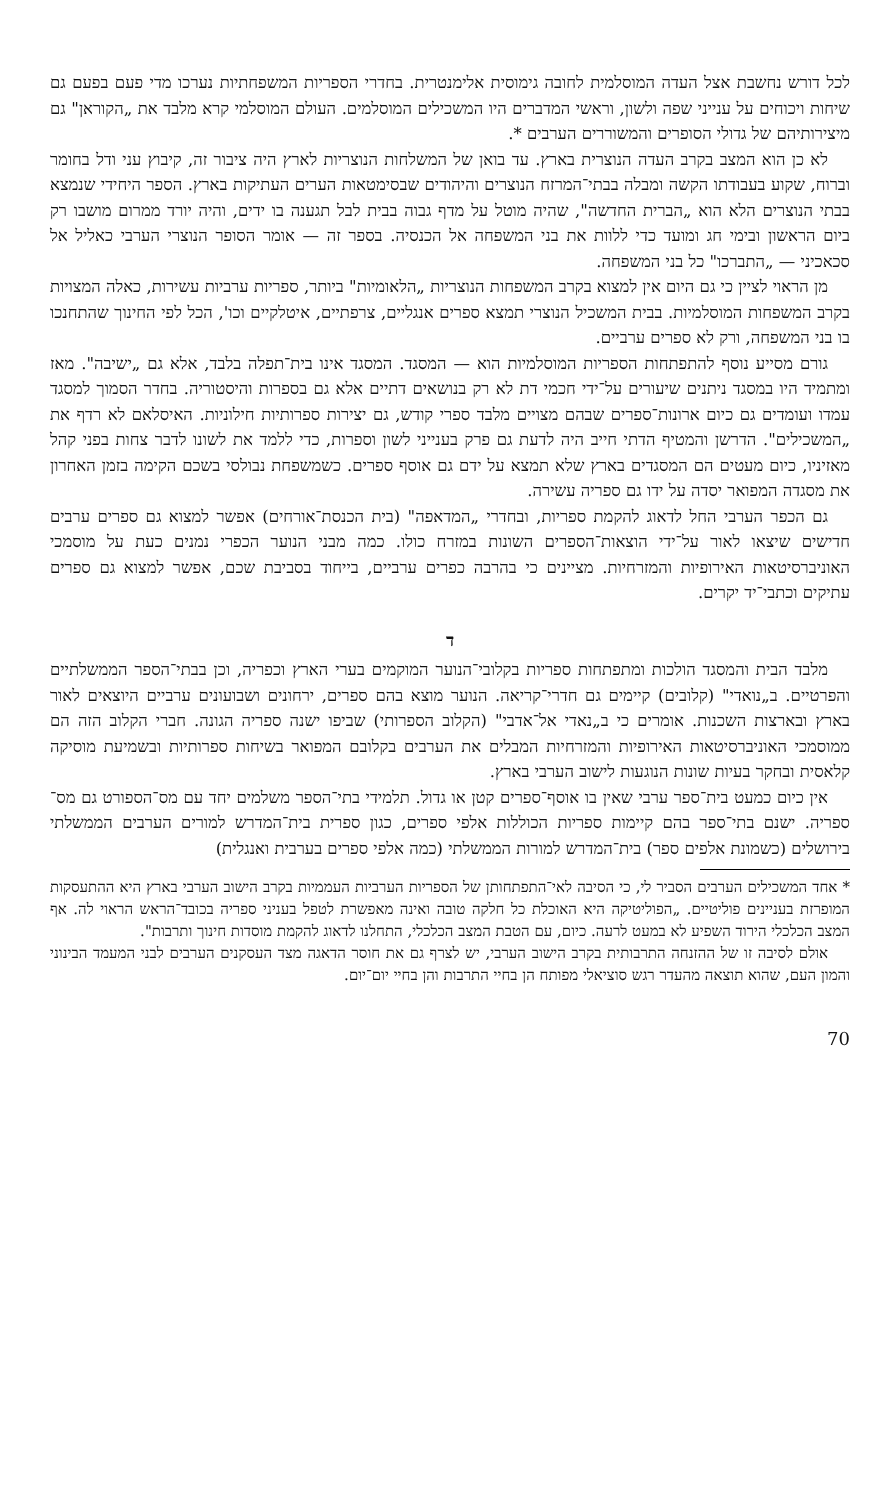לכל דורש נחשבת אצל העדה המוסלמית לחובה גימוסית אלימנטרית. בחדרי הספריות המשפחתיות נערכו מדי פעם בפעם גם שיחות ויכוחים על ענייני שפה ולשון, וראשי המדברים היו המשכילים המוסלמים. העולם המוסלמי קרא מלבד את „הקוראן" גם מיצירותיהם של גדולי הסופרים והמשוררים הערבים *.
לא כן הוא המצב בקרב העדה הנוצרית בארץ. עד בואן של המשלחות הנוצריות לארץ היה ציבור זה, קיבוץ עני ודל בחומר וברוח, שקוע בעבודתו הקשה ומבלה בבתי־המרזח הנוצרים והיהודים שבסימטאות הערים העתיקות בארץ. הספר היחידי שנמצא בבתי הנוצרים הלא הוא „הברית החדשה", שהיה מוטל על מדף גבוה בבית לבל תגענה בו ידים, והיה יורד ממרום מושבו רק ביום הראשון ובימי חג ומועד כדי ללוות את בני המשפחה אל הכנסיה. בספר זה — אומר הסופר הנוצרי הערבי כאליל אל סכאכיני — „התברכו" כל בני המשפחה.
מן הראוי לציין כי גם היום אין למצוא בקרב המשפחות הנוצריות „הלאומיות" ביותר, ספריות ערביות עשירות, כאלה המצויות בקרב המשפחות המוסלמיות. בבית המשכיל הנוצרי תמצא ספרים אנגליים, צרפתיים, איטלקיים וכו', הכל לפי החינוך שהתחנכו בו בני המשפחה, ורק לא ספרים ערביים.
גורם מסייע נוסף להתפתחות הספריות המוסלמיות הוא — המסגד. המסגד אינו בית־תפלה בלבד, אלא גם „ישיבה". מאז ומתמיד היו במסגד ניתנים שיעורים על־ידי חכמי דת לא רק בנושאים דתיים אלא גם בספרות והיסטוריה. בחדר הסמוך למסגד עמדו ועומדים גם כיום ארונות־ספרים שבהם מצויים מלבד ספרי קודש, גם יצירות ספרותיות חילוניות. האיסלאם לא רדף את „המשכילים". הדרשן והמטיף הדתי חייב היה לדעת גם פרק בענייני לשון וספרות, כדי ללמד את לשונו לדבר צחות בפני קהל מאזיניו, כיום מעטים הם המסגדים בארץ שלא תמצא על ידם גם אוסף ספרים. כשמשפחת נבולסי בשכם הקימה בזמן האחרון את מסגדה המפואר יסדה על ידו גם ספריה עשירה.
גם הכפר הערבי החל לדאוג להקמת ספריות, ובחדרי „המדאפה" (בית הכנסת־אורחים) אפשר למצוא גם ספרים ערבים חדישים שיצאו לאור על־ידי הוצאות־הספרים השונות במזרח כולו. כמה מבני הנוער הכפרי נמנים כעת על מוסמכי האוניברסיטאות האירופיות והמזרחיות. מציינים כי בהרבה כפרים ערביים, בייחוד בסביבת שכם, אפשר למצוא גם ספרים עתיקים וכתבי־יד יקרים.
ד
מלבד הבית והמסגד הולכות ומתפתחות ספריות בקלובי־הנוער המוקמים בערי הארץ וכפריה, וכן בבתי־הספר הממשלתיים והפרטיים. ב„נואדי" (קלובים) קיימים גם חדרי־קריאה. הנוער מוצא בהם ספרים, ירחונים ושבועונים ערביים היוצאים לאור בארץ ובארצות השכנות. אומרים כי ב„נאדי אל־אדבי" (הקלוב הספרותי) שביפו ישנה ספריה הגונה. חברי הקלוב הזה הם ממוסמכי האוניברסיטאות האירופיות והמזרחיות המבלים את הערבים בקלובם המפואר בשיחות ספרותיות ובשמיעת מוסיקה קלאסית ובחקר בעיות שונות הנוגעות לישוב הערבי בארץ.
אין כיום כמעט בית־ספר ערבי שאין בו אוסף־ספרים קטן או גדול. תלמידי בתי־הספר משלמים יחד עם מס־הספורט גם מס־ספריה. ישנם בתי־ספר בהם קיימות ספריות הכוללות אלפי ספרים, כגון ספרית בית־המדרש למורים הערבים הממשלתי בירושלים (כשמונת אלפים ספר) בית־המדרש למורות הממשלתי (כמה אלפי ספרים בערבית ואנגלית)
* אחד המשכילים הערבים הסביר לי, כי הסיבה לאי־התפתחותן של הספריות הערביות העממיות בקרב הישוב הערבי בארץ היא ההתעסקות המופרזת בעניינים פוליטיים. „הפוליטיקה היא האוכלת כל חלקה טובה ואינה מאפשרת לטפל בעניני ספריה בכובד־הראש הראוי לה. אף המצב הכלכלי הירוד השפיע לא במעט לרעה. כיום, עם הטבת המצב הכלכלי, התחלנו לדאוג להקמת מוסדות חינוך ותרבות".
אולם לסיבה זו של ההזנחה התרבותית בקרב הישוב הערבי, יש לצרף גם את חוסר הדאגה מצד העסקנים הערבים לבני המעמד הבינוני והמון העם, שהוא תוצאה מהעדר רגש סוציאלי מפותח הן בחיי התרבות והן בחיי יום־יום.
70